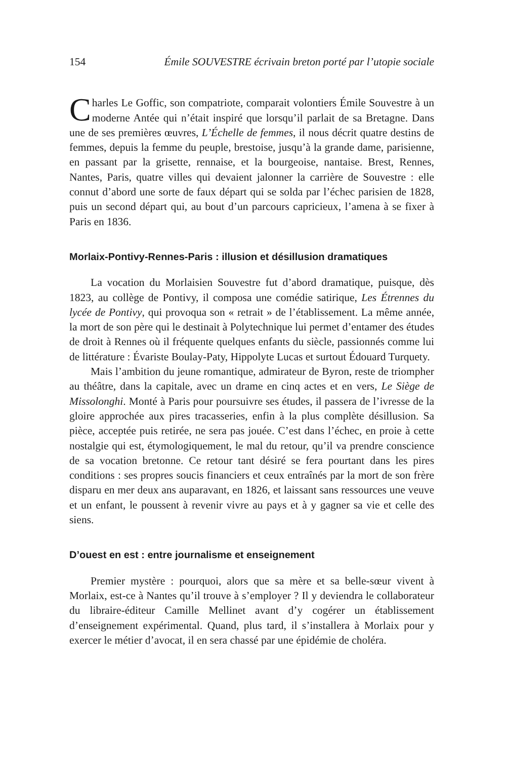154 Émile SOUVESTRE écrivain breton porté par l’utopie sociale
Charles Le Goffic, son compatriote, comparait volontiers Émile Souvestre à un moderne Antée qui n’était inspiré que lorsqu’il parlait de sa Bretagne. Dans une de ses premières œuvres, L’Échelle de femmes, il nous décrit quatre destins de femmes, depuis la femme du peuple, brestoise, jusqu’à la grande dame, parisienne, en passant par la grisette, rennaise, et la bourgeoise, nantaise. Brest, Rennes, Nantes, Paris, quatre villes qui devaient jalonner la carrière de Souvestre : elle connut d’abord une sorte de faux départ qui se solda par l’échec parisien de 1828, puis un second départ qui, au bout d’un parcours capricieux, l’amena à se fixer à Paris en 1836.
Morlaix-Pontivy-Rennes-Paris : illusion et désillusion dramatiques
La vocation du Morlaisien Souvestre fut d’abord dramatique, puisque, dès 1823, au collège de Pontivy, il composa une comédie satirique, Les Étrennes du lycée de Pontivy, qui provoqua son « retrait » de l’établissement. La même année, la mort de son père qui le destinait à Polytechnique lui permet d’entamer des études de droit à Rennes où il fréquente quelques enfants du siècle, passionnés comme lui de littérature : Évariste Boulay-Paty, Hippolyte Lucas et surtout Édouard Turquety.
Mais l’ambition du jeune romantique, admirateur de Byron, reste de triompher au théâtre, dans la capitale, avec un drame en cinq actes et en vers, Le Siège de Missolonghi. Monté à Paris pour poursuivre ses études, il passera de l’ivresse de la gloire approchée aux pires tracasseries, enfin à la plus complète désillusion. Sa pièce, acceptée puis retirée, ne sera pas jouée. C’est dans l’échec, en proie à cette nostalgie qui est, étymologiquement, le mal du retour, qu’il va prendre conscience de sa vocation bretonne. Ce retour tant désiré se fera pourtant dans les pires conditions : ses propres soucis financiers et ceux entraînés par la mort de son frère disparu en mer deux ans auparavant, en 1826, et laissant sans ressources une veuve et un enfant, le poussent à revenir vivre au pays et à y gagner sa vie et celle des siens.
D’ouest en est : entre journalisme et enseignement
Premier mystère : pourquoi, alors que sa mère et sa belle-sœur vivent à Morlaix, est-ce à Nantes qu’il trouve à s’employer ? Il y deviendra le collaborateur du libraire-éditeur Camille Mellinet avant d’y cogérer un établissement d’enseignement expérimental. Quand, plus tard, il s’installera à Morlaix pour y exercer le métier d’avocat, il en sera chassé par une épidémie de choléra.